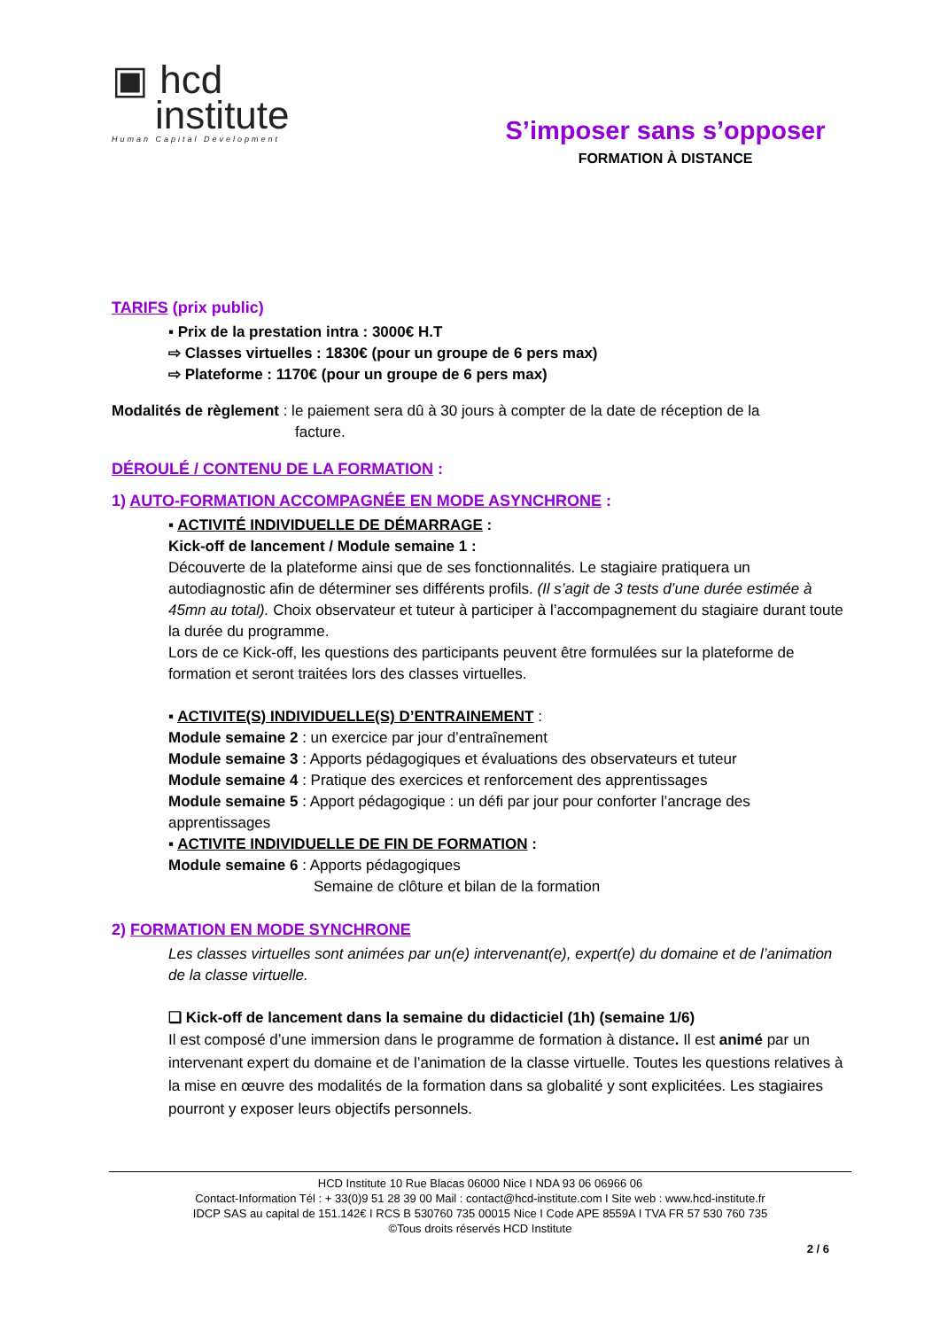▣ hcd
institute
Human Capital Development
S’imposer sans s’opposer
FORMATION À DISTANCE
TARIFS (prix public)
▪ Prix de la prestation intra : 3000€ H.T
⇨ Classes virtuelles : 1830€ (pour un groupe de 6 pers max)
⇨ Plateforme : 1170€ (pour un groupe de 6 pers max)
Modalités de règlement : le paiement sera dû à 30 jours à compter de la date de réception de la
facture.
DÉROULÉ / CONTENU DE LA FORMATION :
1) AUTO-FORMATION ACCOMPAGNÉE EN MODE ASYNCHRONE :
▪ ACTIVITÉ INDIVIDUELLE DE DÉMARRAGE :
Kick-off de lancement / Module semaine 1 :
Découverte de la plateforme ainsi que de ses fonctionnalités. Le stagiaire pratiquera un autodiagnostic afin de déterminer ses différents profils. (Il s’agit de 3 tests d’une durée estimée à 45mn au total). Choix observateur et tuteur à participer à l’accompagnement du stagiaire durant toute la durée du programme.
Lors de ce Kick-off, les questions des participants peuvent être formulées sur la plateforme de formation et seront traitées lors des classes virtuelles.
▪ ACTIVITE(S) INDIVIDUELLE(S) D’ENTRAINEMENT :
Module semaine 2 : un exercice par jour d’entraînement
Module semaine 3 : Apports pédagogiques et évaluations des observateurs et tuteur
Module semaine 4 : Pratique des exercices et renforcement des apprentissages
Module semaine 5 : Apport pédagogique : un défi par jour pour conforter l’ancrage des apprentissages
▪ ACTIVITE INDIVIDUELLE DE FIN DE FORMATION :
Module semaine 6 : Apports pédagogiques
Semaine de clôture et bilan de la formation
2) FORMATION EN MODE SYNCHRONE
Les classes virtuelles sont animées par un(e) intervenant(e), expert(e) du domaine et de l’animation de la classe virtuelle.
❑ Kick-off de lancement dans la semaine du didacticiel (1h) (semaine 1/6)
Il est composé d’une immersion dans le programme de formation à distance. Il est animé par un intervenant expert du domaine et de l’animation de la classe virtuelle. Toutes les questions relatives à la mise en œuvre des modalités de la formation dans sa globalité y sont explicitées. Les stagiaires pourront y exposer leurs objectifs personnels.
HCD Institute 10 Rue Blacas 06000 Nice I NDA 93 06 06966 06
Contact-Information Tél : + 33(0)9 51 28 39 00 Mail : contact@hcd-institute.com I Site web : www.hcd-institute.fr
IDCP SAS au capital de 151.142€ I RCS B 530760 735 00015 Nice I Code APE 8559A I TVA FR 57 530 760 735
©Tous droits réservés HCD Institute
2 / 6